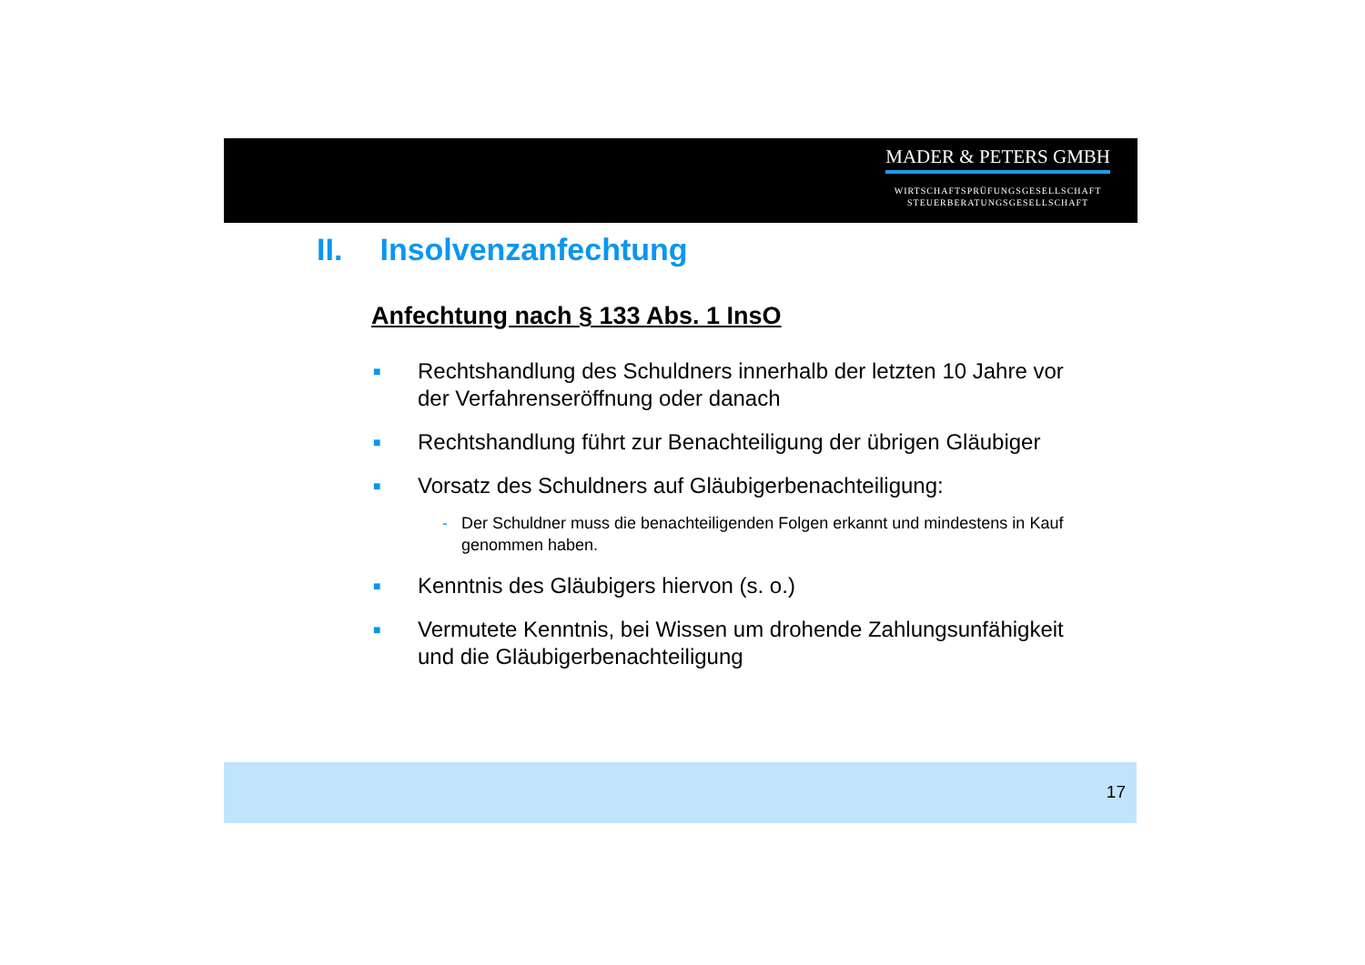MADER & PETERS GMBH
WIRTSCHAFTSPRÜFUNGSGESELLSCHAFT
STEUERBERATUNGSGESELLSCHAFT
II. Insolvenzanfechtung
Anfechtung nach § 133 Abs. 1 InsO
■
Rechtshandlung des Schuldners innerhalb der letzten 10 Jahre vor der Verfahrenseröffnung oder danach
■
Rechtshandlung führt zur Benachteiligung der übrigen Gläubiger
■
Vorsatz des Schuldners auf Gläubigerbenachteiligung:
- Der Schuldner muss die benachteiligenden Folgen erkannt und mindestens in Kauf genommen haben.
■
Kenntnis des Gläubigers hiervon (s. o.)
■
Vermutete Kenntnis, bei Wissen um drohende Zahlungsunfähigkeit und die Gläubigerbenachteiligung
17